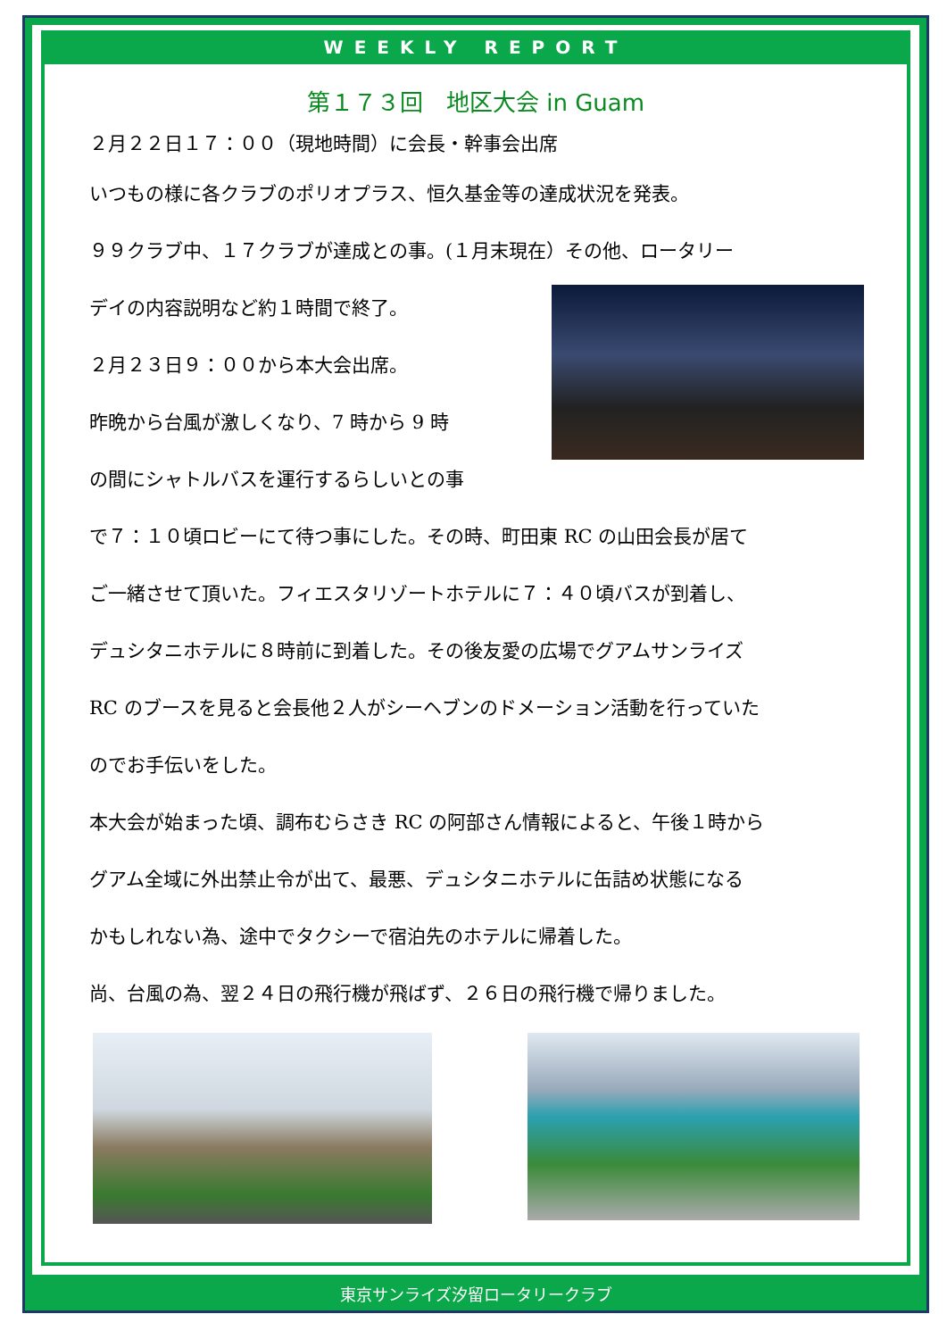WEEKLY REPORT
第１７３回　地区大会 in Guam
２月２２日１７：００（現地時間）に会長・幹事会出席
いつもの様に各クラブのポリオプラス、恒久基金等の達成状況を発表。
９９クラブ中、１７クラブが達成との事。(１月末現在）その他、ロータリー
デイの内容説明など約１時間で終了。
２月２３日９：００から本大会出席。
昨晩から台風が激しくなり、7 時から 9 時
の間にシャトルバスを運行するらしいとの事
で７：１０頃ロビーにて待つ事にした。その時、町田東 RC の山田会長が居て
ご一緒させて頂いた。フィエスタリゾートホテルに７：４０頃バスが到着し、
デュシタニホテルに８時前に到着した。その後友愛の広場でグアムサンライズ
RC のブースを見ると会長他２人がシーヘブンのドメーション活動を行っていた
のでお手伝いをした。
本大会が始まった頃、調布むらさき RC の阿部さん情報によると、午後１時から
グアム全域に外出禁止令が出て、最悪、デュシタニホテルに缶詰め状態になる
かもしれない為、途中でタクシーで宿泊先のホテルに帰着した。
尚、台風の為、翌２４日の飛行機が飛ばず、２６日の飛行機で帰りました。
東京サンライズ汐留ロータリークラブ